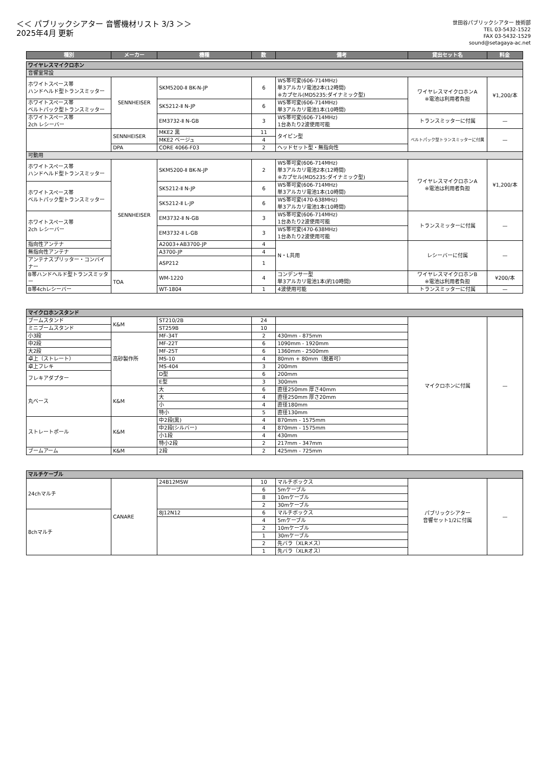＜＜ パブリックシアター 音響機材リスト 3/3 ＞＞
2025年4月 更新
世田谷パブリックシアター 技術部
TEL 03-5432-1522
FAX 03-5432-1529
sound@setagaya-ac.net
| 種別 | メーカー | 機種 | 数 | 備考 | 貸出セット名 | 料金 |
| --- | --- | --- | --- | --- | --- | --- |
| ワイヤレスマイクロホン | | | | | | |
| 音響室常設 | | | | | | |
| ホワイトスペース帯 ハンドヘルド型トランスミッター | SENNHEISER | SKM5200-Ⅱ BK-N-JP | 6 | WS帯可変(606-714MHz) 単3アルカリ電池2本(12時間) ※カプセル(MD5235:ダイナミック型) | ワイヤレスマイクロホンA ※電池は利用者負担 | ¥1,200/本 |
| ホワイトスペース帯 ベルトパック型トランスミッター | | SK5212-Ⅱ N-JP | 6 | WS帯可変(606-714MHz) 単3アルカリ電池1本(10時間) | | |
| ホワイトスペース帯 2ch レシーバー | | EM3732-Ⅱ N-GB | 3 | WS帯可変(606-714MHz) 1台あたり2波使用可能 | トランスミッターに付属 | — |
| | SENNHEISER | MKE2 黒 | 11 | タイピン型 | ベルトパック型トランスミッターに付属 | — |
| | | MKE2 ベージュ | 4 | | | |
| | DPA | CORE 4066-F03 | 2 | ヘッドセット型・無指向性 | | |
| 可動用 | | | | | | |
| ホワイトスペース帯 ハンドヘルド型トランスミッター | SENNHEISER | SKM5200-Ⅱ BK-N-JP | 2 | WS帯可変(606-714MHz) 単3アルカリ電池2本(12時間) ※カプセル(MD5235:ダイナミック型) | ワイヤレスマイクロホンA ※電池は利用者負担 | ¥1,200/本 |
| ホワイトスペース帯 ベルトパック型トランスミッター | | SK5212-Ⅱ N-JP | 6 | WS帯可変(606-714MHz) 単3アルカリ電池1本(10時間) | | |
| | | SK5212-Ⅱ L-JP | 6 | WS帯可変(470-638MHz) 単3アルカリ電池1本(10時間) | | |
| ホワイトスペース帯 2ch レシーバー | | EM3732-Ⅱ N-GB | 3 | WS帯可変(606-714MHz) 1台あたり2波使用可能 | トランスミッターに付属 | — |
| | | EM3732-Ⅱ L-GB | 3 | WS帯可変(470-638MHz) 1台あたり2波使用可能 | | |
| 指向性アンテナ | | A2003+AB3700-JP | 4 | N・L共用 | レシーバーに付属 | — |
| 無指向性アンテナ | | A3700-JP | 4 | | | |
| アンテナスプリッター・コンバイナー | | ASP212 | 1 | | | |
| B帯ハンドヘルド型トランスミッター | TOA | WM-1220 | 4 | コンデンサー型 単3アルカリ電池1本(約10時間) | ワイヤレスマイクロホンB ※電池は利用者負担 | ¥200/本 |
| B帯4chレシーバー | | WT-1804 | 1 | 4波使用可能 | トランスミッターに付属 | — |
| マイクロホンスタンド | | | | | | |
| ブームスタンド | K&M | ST210/2B | 24 | | マイクロホンに付属 | — |
| ミニブームスタンド | | ST259B | 10 | | | |
| 小3段 | 高砂製作所 | MF-34T | 2 | 430mm - 875mm | | |
| 中2段 | | MF-22T | 6 | 1090mm - 1920mm | | |
| 大2段 | | MF-25T | 6 | 1360mm - 2500mm | | |
| 卓上（ストレート） | | MS-10 | 4 | 80mm + 80mm（脱着可） | | |
| 卓上フレキ | | MS-404 | 3 | 200mm | | |
| フレキアダプター | | D型 | 6 | 200mm | | |
| | | E型 | 3 | 300mm | | |
| 丸ベース | K&M | 大 | 6 | 直径250mm 厚さ40mm | | |
| | | 大 | 4 | 直径250mm 厚さ20mm | | |
| | | 小 | 4 | 直径180mm | | |
| | | 特小 | 5 | 直径130mm | | |
| ストレートポール | K&M | 中2段(黒) | 4 | 870mm - 1575mm | | |
| | | 中2段(シルバー) | 4 | 870mm - 1575mm | | |
| | | 小1段 | 4 | 430mm | | |
| | | 特小2段 | 2 | 217mm - 347mm | | |
| ブームアーム | K&M | 2段 | 2 | 425mm - 725mm | | |
| マルチケーブル | | | | | | |
| 24chマルチ | CANARE | 24B12MSW | 10 | マルチボックス | パブリックシアター 音響セット1/2に付属 | — |
| | | | 6 | 5mケーブル | | |
| | | | 8 | 10mケーブル | | |
| | | | 2 | 30mケーブル | | |
| 8chマルチ | | 8J12N12 | 6 | マルチボックス | | |
| | | | 4 | 5mケーブル | | |
| | | | 2 | 10mケーブル | | |
| | | | 1 | 30mケーブル | | |
| | | | 2 | 先バラ（XLRメス） | | |
| | | | 1 | 先バラ（XLRオス） | | |